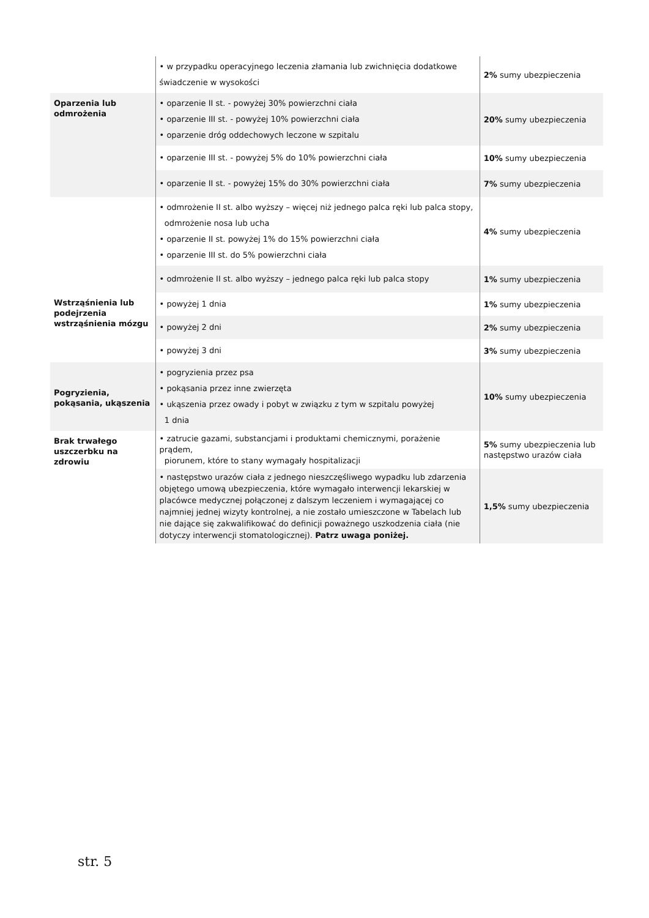| | • w przypadku operacyjnego leczenia złamania lub zwichnięcia dodatkowe świadczenie w wysokości | 2% sumy ubezpieczenia |
| Oparzenia lub odmrożenia | • oparzenie II st. - powyżej 30% powierzchni ciała • oparzenie III st. - powyżej 10% powierzchni ciała • oparzenie dróg oddechowych leczone w szpitalu | 20% sumy ubezpieczenia |
| | • oparzenie III st. - powyżej 5% do 10% powierzchni ciała | 10% sumy ubezpieczenia |
| | • oparzenie II st. - powyżej 15% do 30% powierzchni ciała | 7% sumy ubezpieczenia |
| | • odmrożenie II st. albo wyższy – więcej niż jednego palca ręki lub palca stopy, odmrożenie nosa lub ucha • oparzenie II st. powyżej 1% do 15% powierzchni ciała • oparzenie III st. do 5% powierzchni ciała | 4% sumy ubezpieczenia |
| | • odmrożenie II st. albo wyższy – jednego palca ręki lub palca stopy | 1% sumy ubezpieczenia |
| Wstrząśnienia lub podejrzenia wstrząśnienia mózgu | • powyżej 1 dnia | 1% sumy ubezpieczenia |
| | • powyżej 2 dni | 2% sumy ubezpieczenia |
| | • powyżej 3 dni | 3% sumy ubezpieczenia |
| Pogryzienia, pokąsania, ukąszenia | • pogryzienia przez psa • pokąsania przez inne zwierzęta • ukąszenia przez owady i pobyt w związku z tym w szpitalu powyżej 1 dnia | 10% sumy ubezpieczenia |
| Brak trwałego uszczerbku na zdrowiu | • zatrucie gazami, substancjami i produktami chemicznymi, porażenie prądem, piorunem, które to stany wymagały hospitalizacji | 5% sumy ubezpieczenia lub następstwo urazów ciała |
| | • następstwo urazów ciała z jednego nieszczęśliwego wypadku lub zdarzenia objętego umową ubezpieczenia, które wymagało interwencji lekarskiej w placówce medycznej połączonej z dalszym leczeniem i wymagającej co najmniej jednej wizyty kontrolnej, a nie zostało umieszczone w Tabelach lub nie dające się zakwalifikować do definicji poważnego uszkodzenia ciała (nie dotyczy interwencji stomatologicznej). Patrz uwaga poniżej. | 1,5% sumy ubezpieczenia |
str. 5